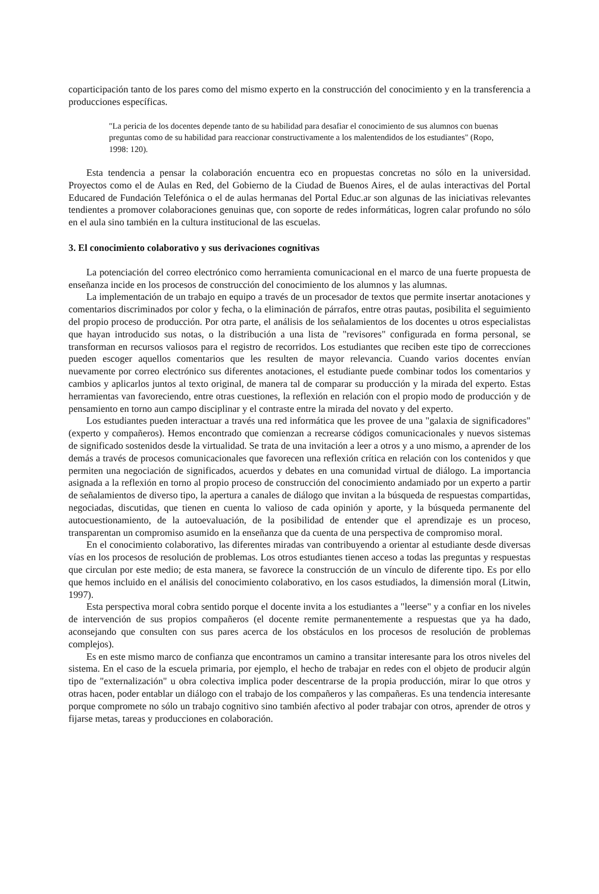coparticipación tanto de los pares como del mismo experto en la construcción del conocimiento y en la transferencia a producciones específicas.
"La pericia de los docentes depende tanto de su habilidad para desafiar el conocimiento de sus alumnos con buenas preguntas como de su habilidad para reaccionar constructivamente a los malentendidos de los estudiantes" (Ropo, 1998: 120).
Esta tendencia a pensar la colaboración encuentra eco en propuestas concretas no sólo en la universidad. Proyectos como el de Aulas en Red, del Gobierno de la Ciudad de Buenos Aires, el de aulas interactivas del Portal Educared de Fundación Telefónica o el de aulas hermanas del Portal Educ.ar son algunas de las iniciativas relevantes tendientes a promover colaboraciones genuinas que, con soporte de redes informáticas, logren calar profundo no sólo en el aula sino también en la cultura institucional de las escuelas.
3. El conocimiento colaborativo y sus derivaciones cognitivas
La potenciación del correo electrónico como herramienta comunicacional en el marco de una fuerte propuesta de enseñanza incide en los procesos de construcción del conocimiento de los alumnos y las alumnas.
La implementación de un trabajo en equipo a través de un procesador de textos que permite insertar anotaciones y comentarios discriminados por color y fecha, o la eliminación de párrafos, entre otras pautas, posibilita el seguimiento del propio proceso de producción. Por otra parte, el análisis de los señalamientos de los docentes u otros especialistas que hayan introducido sus notas, o la distribución a una lista de "revisores" configurada en forma personal, se transforman en recursos valiosos para el registro de recorridos. Los estudiantes que reciben este tipo de correcciones pueden escoger aquellos comentarios que les resulten de mayor relevancia. Cuando varios docentes envían nuevamente por correo electrónico sus diferentes anotaciones, el estudiante puede combinar todos los comentarios y cambios y aplicarlos juntos al texto original, de manera tal de comparar su producción y la mirada del experto. Estas herramientas van favoreciendo, entre otras cuestiones, la reflexión en relación con el propio modo de producción y de pensamiento en torno aun campo disciplinar y el contraste entre la mirada del novato y del experto.
Los estudiantes pueden interactuar a través una red informática que les provee de una "galaxia de significadores" (experto y compañeros). Hemos encontrado que comienzan a recrearse códigos comunicacionales y nuevos sistemas de significado sostenidos desde la virtualidad. Se trata de una invitación a leer a otros y a uno mismo, a aprender de los demás a través de procesos comunicacionales que favorecen una reflexión crítica en relación con los contenidos y que permiten una negociación de significados, acuerdos y debates en una comunidad virtual de diálogo. La importancia asignada a la reflexión en torno al propio proceso de construcción del conocimiento andamiado por un experto a partir de señalamientos de diverso tipo, la apertura a canales de diálogo que invitan a la búsqueda de respuestas compartidas, negociadas, discutidas, que tienen en cuenta lo valioso de cada opinión y aporte, y la búsqueda permanente del autocuestionamiento, de la autoevaluación, de la posibilidad de entender que el aprendizaje es un proceso, transparentan un compromiso asumido en la enseñanza que da cuenta de una perspectiva de compromiso moral.
En el conocimiento colaborativo, las diferentes miradas van contribuyendo a orientar al estudiante desde diversas vías en los procesos de resolución de problemas. Los otros estudiantes tienen acceso a todas las preguntas y respuestas que circulan por este medio; de esta manera, se favorece la construcción de un vínculo de diferente tipo. Es por ello que hemos incluido en el análisis del conocimiento colaborativo, en los casos estudiados, la dimensión moral (Litwin, 1997).
Esta perspectiva moral cobra sentido porque el docente invita a los estudiantes a "leerse" y a confiar en los niveles de intervención de sus propios compañeros (el docente remite permanentemente a respuestas que ya ha dado, aconsejando que consulten con sus pares acerca de los obstáculos en los procesos de resolución de problemas complejos).
Es en este mismo marco de confianza que encontramos un camino a transitar interesante para los otros niveles del sistema. En el caso de la escuela primaria, por ejemplo, el hecho de trabajar en redes con el objeto de producir algún tipo de "externalización" u obra colectiva implica poder descentrarse de la propia producción, mirar lo que otros y otras hacen, poder entablar un diálogo con el trabajo de los compañeros y las compañeras. Es una tendencia interesante porque compromete no sólo un trabajo cognitivo sino también afectivo al poder trabajar con otros, aprender de otros y fijarse metas, tareas y producciones en colaboración.